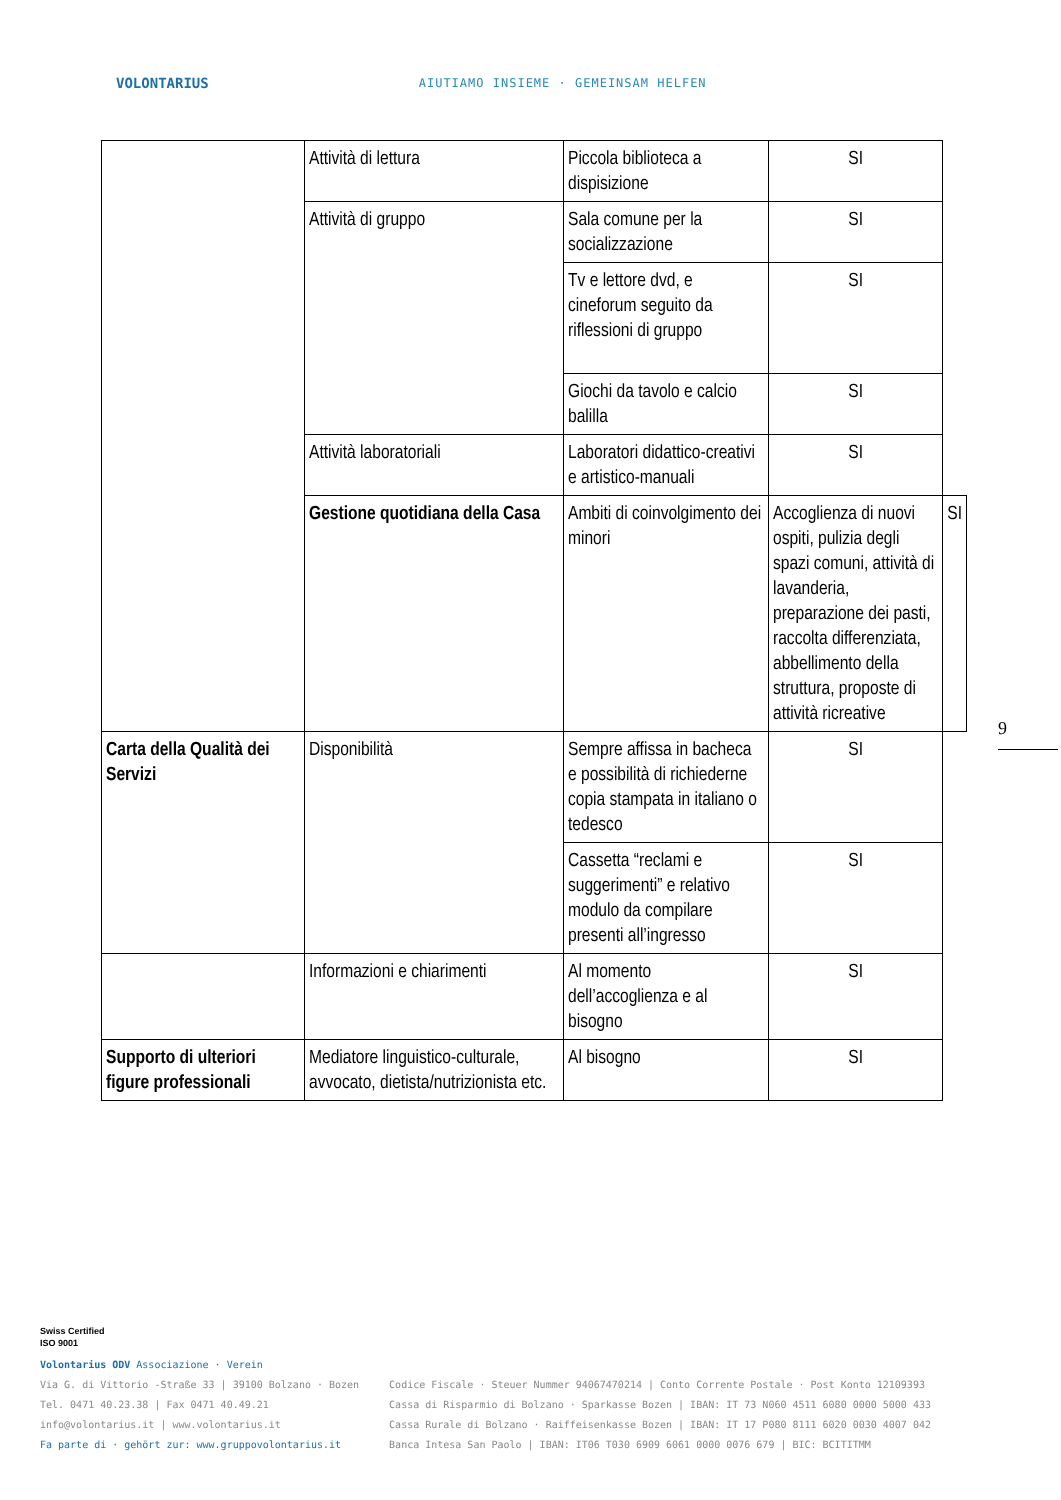VOLONTARIUS AIUTIAMO INSIEME · GEMEINSAM HELFEN
| | Attività di lettura | Piccola biblioteca a dispisizione | SI | |
| | Attività di gruppo | Sala comune per la socializzazione | SI | |
| | | Tv e lettore dvd, e cineforum seguito da riflessioni di gruppo | SI | |
| | | Giochi da tavolo e calcio balilla | SI | |
| | Attività laboratoriali | Laboratori didattico-creativi e artistico-manuali | SI | |
| | Gestione quotidiana della Casa | Ambiti di coinvolgimento dei minori | Accoglienza di nuovi ospiti, pulizia degli spazi comuni, attività di lavanderia, preparazione dei pasti, raccolta differenziata, abbellimento della struttura, proposte di attività ricreative | SI |
| Carta della Qualità dei Servizi | Disponibilità | Sempre affissa in bacheca e possibilità di richiederne copia stampata in italiano o tedesco | SI | |
| | | Cassetta “reclami e suggerimenti” e relativo modulo da compilare presenti all’ingresso | SI | |
| | Informazioni e chiarimenti | Al momento dell’accoglienza e al bisogno | SI | |
| Supporto di ulteriori figure professionali | Mediatore linguistico-culturale, avvocato, dietista/nutrizionista etc. | Al bisogno | SI | |
9
Swiss Certified
ISO 9001
Volontarius ODV Associazione · Verein
Via G. di Vittorio -Straße 33 | 39100 Bolzano · Bozen
Tel. 0471 40.23.38 | Fax 0471 40.49.21
info@volontarius.it | www.volontarius.it
Fa parte di · gehört zur: www.gruppovolontarius.it
Codice Fiscale · Steuer Nummer 94067470214 | Conto Corrente Postale · Post Konto 12109393
Cassa di Risparmio di Bolzano · Sparkasse Bozen | IBAN: IT 73 N060 4511 6080 0000 5000 433
Cassa Rurale di Bolzano · Raiffeisenkasse Bozen | IBAN: IT 17 P080 8111 6020 0030 4007 042
Banca Intesa San Paolo | IBAN: IT06 T030 6909 6061 0000 0076 679 | BIC: BCITITMM